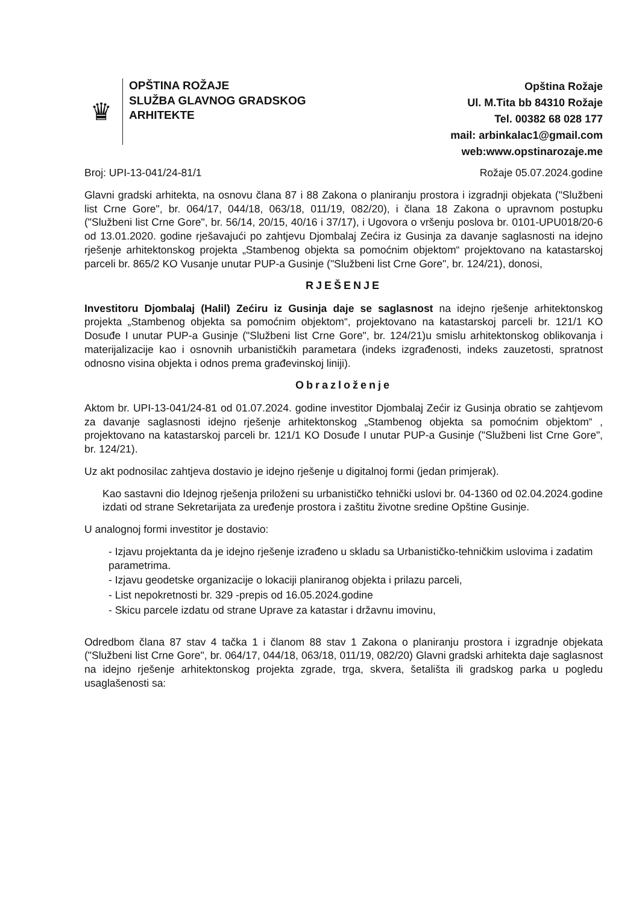♛
OPŠTINA ROŽAJE
SLUŽBA GLAVNOG GRADSKOG
ARHITEKTE
Opština Rožaje
Ul. M.Tita bb 84310 Rožaje
Tel. 00382 68 028 177
mail: arbinkalac1@gmail.com
web:www.opstinarozaje.me
Broj: UPI-13-041/24-81/1 Rožaje 05.07.2024.godine
Glavni gradski arhitekta, na osnovu člana 87 i 88 Zakona o planiranju prostora i izgradnji objekata ("Službeni list Crne Gore", br. 064/17, 044/18, 063/18, 011/19, 082/20), i člana 18 Zakona o upravnom postupku ("Službeni list Crne Gore", br. 56/14, 20/15, 40/16 i 37/17), i Ugovora o vršenju poslova br. 0101-UPU018/20-6 od 13.01.2020. godine rješavajući po zahtjevu Djombalaj Zećira iz Gusinja za davanje saglasnosti na idejno rješenje arhitektonskog projekta „Stambenog objekta sa pomoćnim objektom“ projektovano na katastarskoj parceli br. 865/2 KO Vusanje unutar PUP-a Gusinje ("Službeni list Crne Gore", br. 124/21), donosi,
RJEŠENJE
Investitoru Djombalaj (Halil) Zećiru iz Gusinja daje se saglasnost na idejno rješenje arhitektonskog projekta „Stambenog objekta sa pomoćnim objektom“, projektovano na katastarskoj parceli br. 121/1 KO Dosuđe I unutar PUP-a Gusinje ("Službeni list Crne Gore", br. 124/21)u smislu arhitektonskog oblikovanja i materijalizacije kao i osnovnih urbanističkih parametara (indeks izgrađenosti, indeks zauzetosti, spratnost odnosno visina objekta i odnos prema građevinskoj liniji).
Obrazloženje
Aktom br. UPI-13-041/24-81 od 01.07.2024. godine investitor Djombalaj Zećir iz Gusinja obratio se zahtjevom za davanje saglasnosti idejno rješenje arhitektonskog „Stambenog objekta sa pomoćnim objektom“ , projektovano na katastarskoj parceli br. 121/1 KO Dosuđe I unutar PUP-a Gusinje ("Službeni list Crne Gore", br. 124/21).
Uz akt podnosilac zahtjeva dostavio je idejno rješenje u digitalnoj formi (jedan primjerak).
Kao sastavni dio Idejnog rješenja priloženi su urbanističko tehnički uslovi br. 04-1360 od 02.04.2024.godine izdati od strane Sekretarijata za uređenje prostora i zaštitu životne sredine Opštine Gusinje.
U analognoj formi investitor je dostavio:
- Izjavu projektanta da je idejno rješenje izrađeno u skladu sa Urbanističko-tehničkim uslovima i zadatim parametrima.
- Izjavu geodetske organizacije o lokaciji planiranog objekta i prilazu parceli,
- List nepokretnosti br. 329 -prepis od 16.05.2024.godine
- Skicu parcele izdatu od strane Uprave za katastar i državnu imovinu,
Odredbom člana 87 stav 4 tačka 1 i članom 88 stav 1 Zakona o planiranju prostora i izgradnje objekata ("Službeni list Crne Gore", br. 064/17, 044/18, 063/18, 011/19, 082/20) Glavni gradski arhitekta daje saglasnost na idejno rješenje arhitektonskog projekta zgrade, trga, skvera, šetališta ili gradskog parka u pogledu usaglašenosti sa: